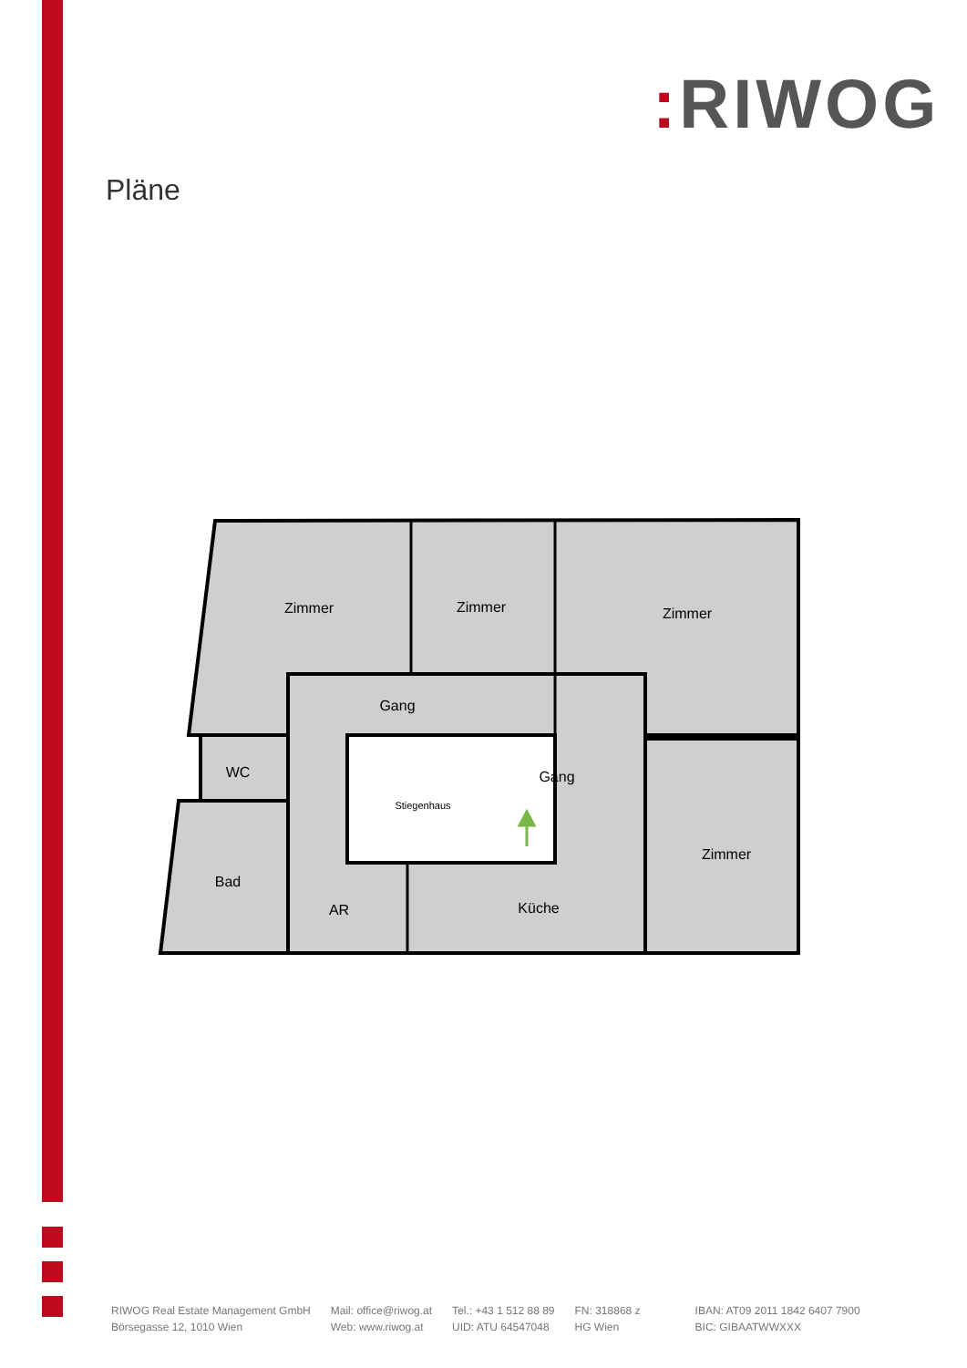: RIWOG
Pläne
Zimmer
Zimmer
Zimmer
Gang
WC
Gang
Stiegenhaus
Zimmer
Bad
AR
Küche
RIWOG Real Estate Management GmbH
Börsegasse 12, 1010 Wien
Mail: office@riwog.at
Web: www.riwog.at
Tel.: +43 1 512 88 89
UID: ATU 64547048
FN: 318868 z
HG Wien
IBAN: AT09 2011 1842 6407 7900
BIC: GIBAATWWXXX